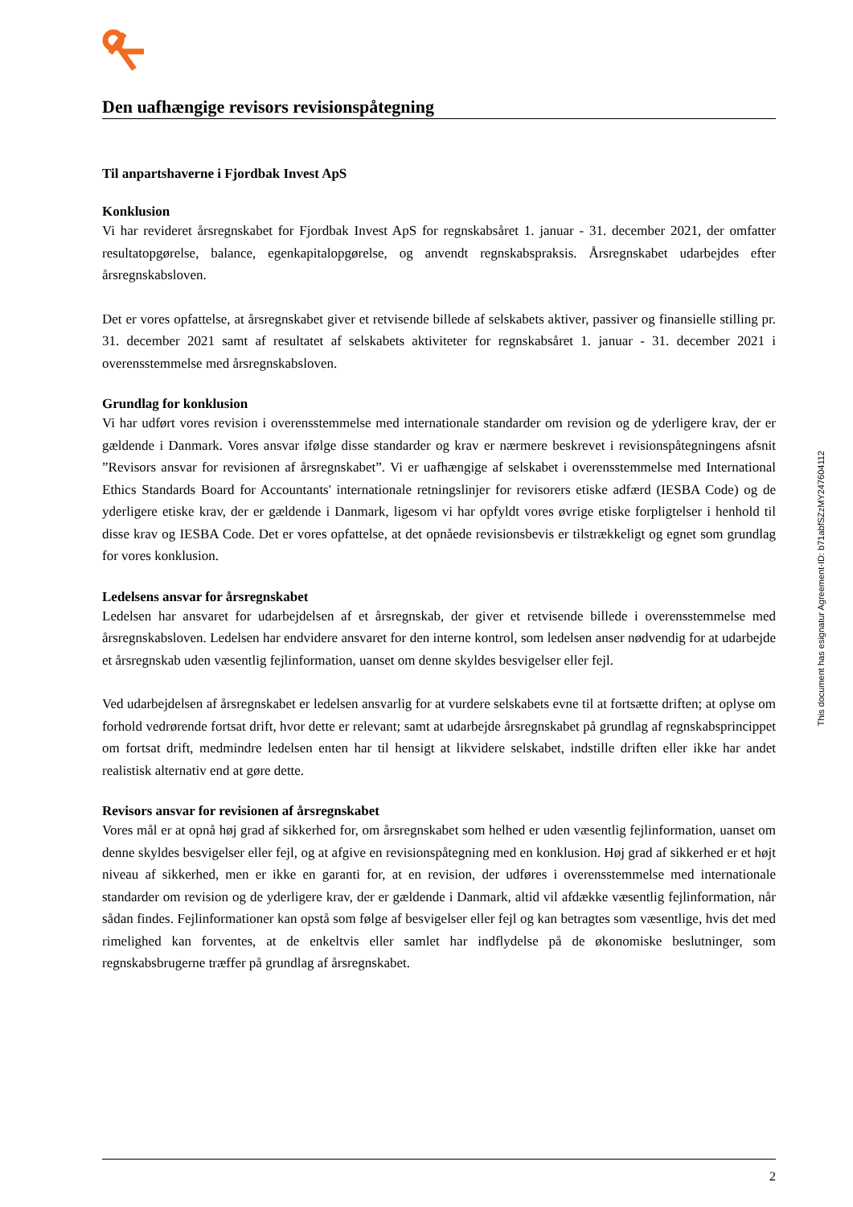Den uafhængige revisors revisionspåtegning
Til anpartshaverne i Fjordbak Invest ApS
Konklusion
Vi har revideret årsregnskabet for Fjordbak Invest ApS for regnskabsåret 1. januar - 31. december 2021, der omfatter resultatopgørelse, balance, egenkapitalopgørelse, og anvendt regnskabspraksis. Årsregnskabet udarbejdes efter årsregnskabsloven.
Det er vores opfattelse, at årsregnskabet giver et retvisende billede af selskabets aktiver, passiver og finansielle stilling pr. 31. december 2021 samt af resultatet af selskabets aktiviteter for regnskabsåret 1. januar - 31. december 2021 i overensstemmelse med årsregnskabsloven.
Grundlag for konklusion
Vi har udført vores revision i overensstemmelse med internationale standarder om revision og de yderligere krav, der er gældende i Danmark. Vores ansvar ifølge disse standarder og krav er nærmere beskrevet i revisionspåtegningens afsnit ”Revisors ansvar for revisionen af årsregnskabet”. Vi er uafhængige af selskabet i overensstemmelse med International Ethics Standards Board for Accountants' internationale retningslinjer for revisorers etiske adfærd (IESBA Code) og de yderligere etiske krav, der er gældende i Danmark, ligesom vi har opfyldt vores øvrige etiske forpligtelser i henhold til disse krav og IESBA Code. Det er vores opfattelse, at det opnåede revisionsbevis er tilstrækkeligt og egnet som grundlag for vores konklusion.
Ledelsens ansvar for årsregnskabet
Ledelsen har ansvaret for udarbejdelsen af et årsregnskab, der giver et retvisende billede i overensstemmelse med årsregnskabsloven. Ledelsen har endvidere ansvaret for den interne kontrol, som ledelsen anser nødvendig for at udarbejde et årsregnskab uden væsentlig fejlinformation, uanset om denne skyldes besvigelser eller fejl.
Ved udarbejdelsen af årsregnskabet er ledelsen ansvarlig for at vurdere selskabets evne til at fortsætte driften; at oplyse om forhold vedrørende fortsat drift, hvor dette er relevant; samt at udarbejde årsregnskabet på grundlag af regnskabsprincippet om fortsat drift, medmindre ledelsen enten har til hensigt at likvidere selskabet, indstille driften eller ikke har andet realistisk alternativ end at gøre dette.
Revisors ansvar for revisionen af årsregnskabet
Vores mål er at opnå høj grad af sikkerhed for, om årsregnskabet som helhed er uden væsentlig fejlinformation, uanset om denne skyldes besvigelser eller fejl, og at afgive en revisionspåtegning med en konklusion. Høj grad af sikkerhed er et højt niveau af sikkerhed, men er ikke en garanti for, at en revision, der udføres i overensstemmelse med internationale standarder om revision og de yderligere krav, der er gældende i Danmark, altid vil afdække væsentlig fejlinformation, når sådan findes. Fejlinformationer kan opstå som følge af besvigelser eller fejl og kan betragtes som væsentlige, hvis det med rimelighed kan forventes, at de enkeltvis eller samlet har indflydelse på de økonomiske beslutninger, som regnskabsbrugerne træffer på grundlag af årsregnskabet.
This document has esignatur Agreement-ID: b71abfSZzMY247604112
2